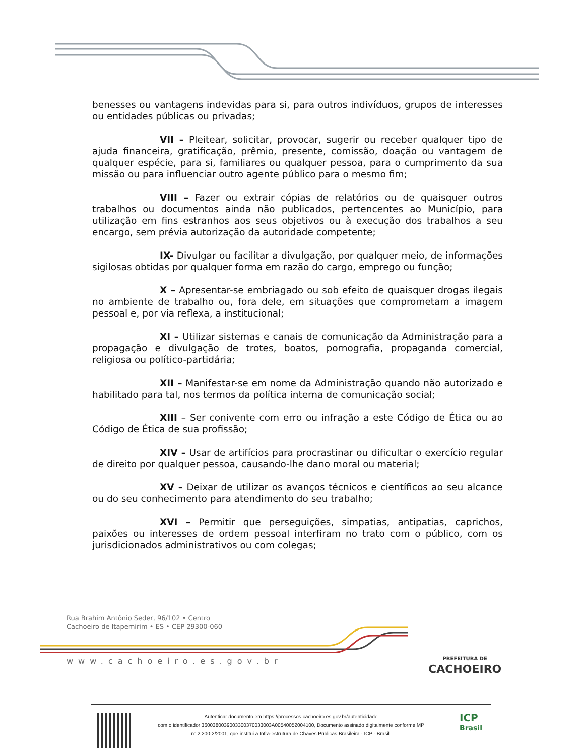benesses ou vantagens indevidas para si, para outros indivíduos, grupos de interesses ou entidades públicas ou privadas;
VII – Pleitear, solicitar, provocar, sugerir ou receber qualquer tipo de ajuda financeira, gratificação, prêmio, presente, comissão, doação ou vantagem de qualquer espécie, para si, familiares ou qualquer pessoa, para o cumprimento da sua missão ou para influenciar outro agente público para o mesmo fim;
VIII – Fazer ou extrair cópias de relatórios ou de quaisquer outros trabalhos ou documentos ainda não publicados, pertencentes ao Município, para utilização em fins estranhos aos seus objetivos ou à execução dos trabalhos a seu encargo, sem prévia autorização da autoridade competente;
IX- Divulgar ou facilitar a divulgação, por qualquer meio, de informações sigilosas obtidas por qualquer forma em razão do cargo, emprego ou função;
X – Apresentar-se embriagado ou sob efeito de quaisquer drogas ilegais no ambiente de trabalho ou, fora dele, em situações que comprometam a imagem pessoal e, por via reflexa, a institucional;
XI – Utilizar sistemas e canais de comunicação da Administração para a propagação e divulgação de trotes, boatos, pornografia, propaganda comercial, religiosa ou político-partidária;
XII – Manifestar-se em nome da Administração quando não autorizado e habilitado para tal, nos termos da política interna de comunicação social;
XIII – Ser conivente com erro ou infração a este Código de Ética ou ao Código de Ética de sua profissão;
XIV – Usar de artifícios para procrastinar ou dificultar o exercício regular de direito por qualquer pessoa, causando-lhe dano moral ou material;
XV – Deixar de utilizar os avanços técnicos e científicos ao seu alcance ou do seu conhecimento para atendimento do seu trabalho;
XVI – Permitir que perseguições, simpatias, antipatias, caprichos, paixões ou interesses de ordem pessoal interfiram no trato com o público, com os jurisdicionados administrativos ou com colegas;
Rua Brahim Antônio Seder, 96/102 • Centro
Cachoeiro de Itapemirim • ES • CEP 29300-060
www.cachoeiro.es.gov.br
PREFEITURA DE
CACHOEIRO
Autenticar documento em https://processos.cachoeiro.es.gov.br/autenticidade
com o identificador 3600380039003300370033003A00540052004100, Documento assinado digitalmente conforme MP
n° 2.200-2/2001, que institui a Infra-estrutura de Chaves Públicas Brasileira - ICP - Brasil.
ICP
Brasil